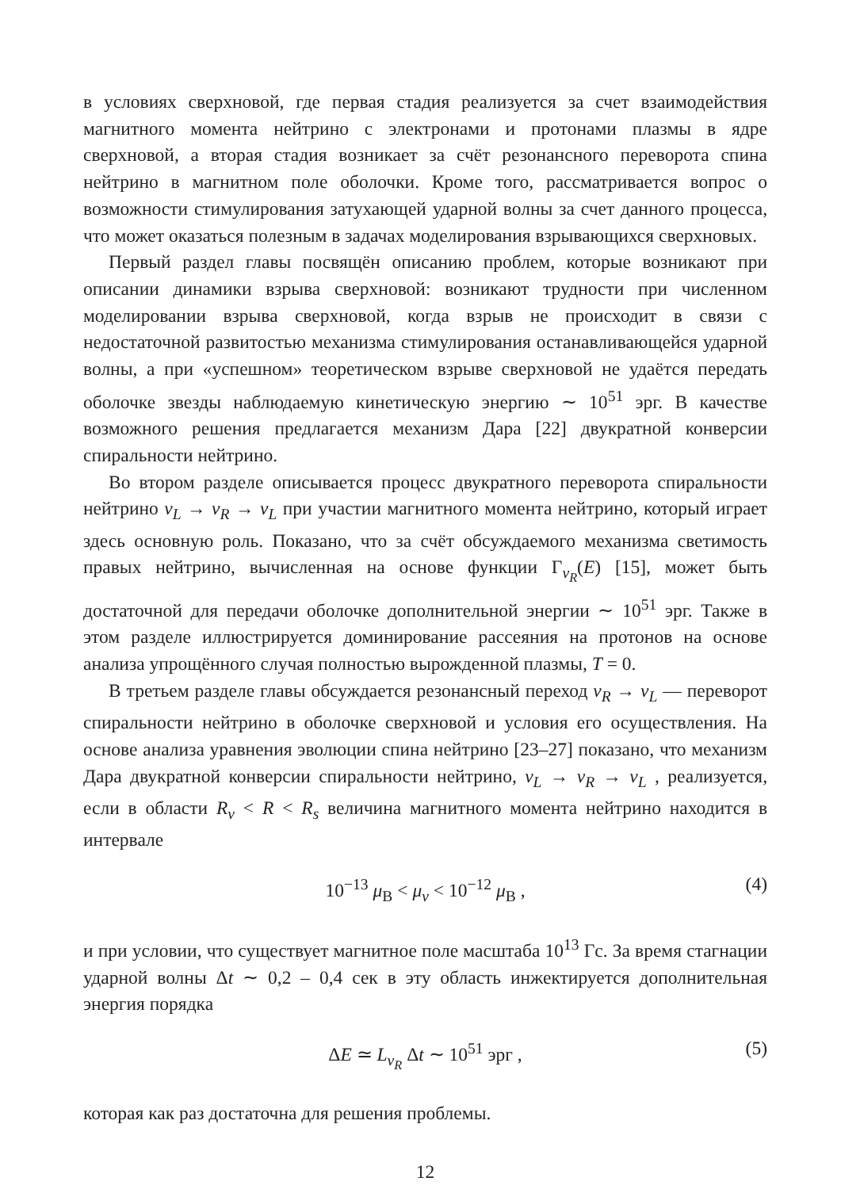в условиях сверхновой, где первая стадия реализуется за счет взаимодействия магнитного момента нейтрино с электронами и протонами плазмы в ядре сверхновой, а вторая стадия возникает за счёт резонансного переворота спина нейтрино в магнитном поле оболочки. Кроме того, рассматривается вопрос о возможности стимулирования затухающей ударной волны за счет данного процесса, что может оказаться полезным в задачах моделирования взрывающихся сверхновых.
Первый раздел главы посвящён описанию проблем, которые возникают при описании динамики взрыва сверхновой: возникают трудности при численном моделировании взрыва сверхновой, когда взрыв не происходит в связи с недостаточной развитостью механизма стимулирования останавливающейся ударной волны, а при «успешном» теоретическом взрыве сверхновой не удаётся передать оболочке звезды наблюдаемую кинетическую энергию ∼ 10<sup>51</sup> эрг. В качестве возможного решения предлагается механизм Дара [22] двукратной конверсии спиральности нейтрино.
Во втором разделе описывается процесс двукратного переворота спиральности нейтрино ν<sub>L</sub> → ν<sub>R</sub> → ν<sub>L</sub> при участии магнитного момента нейтрино, который играет здесь основную роль. Показано, что за счёт обсуждаемого механизма светимость правых нейтрино, вычисленная на основе функции Γ<sub>ν<sub>R</sub></sub>(E) [15], может быть достаточной для передачи оболочке дополнительной энергии ∼ 10<sup>51</sup> эрг. Также в этом разделе иллюстрируется доминирование рассеяния на протонов на основе анализа упрощённого случая полностью вырожденной плазмы, T = 0.
В третьем разделе главы обсуждается резонансный переход ν<sub>R</sub> → ν<sub>L</sub> — переворот спиральности нейтрино в оболочке сверхновой и условия его осуществления. На основе анализа уравнения эволюции спина нейтрино [23–27] показано, что механизм Дара двукратной конверсии спиральности нейтрино, ν<sub>L</sub> → ν<sub>R</sub> → ν<sub>L</sub> , реализуется, если в области R<sub>ν</sub> < R < R<sub>s</sub> величина магнитного момента нейтрино находится в интервале
10<sup>−13</sup> μ<sub>B</sub> < μ<sub>ν</sub> < 10<sup>−12</sup> μ<sub>B</sub> , (4)
и при условии, что существует магнитное поле масштаба 10<sup>13</sup> Гс. За время стагнации ударной волны Δt ∼ 0,2 – 0,4 сек в эту область инжектируется дополнительная энергия порядка
ΔE ≃ L<sub>ν<sub>R</sub></sub> Δt ∼ 10<sup>51</sup> эрг , (5)
которая как раз достаточна для решения проблемы.
12